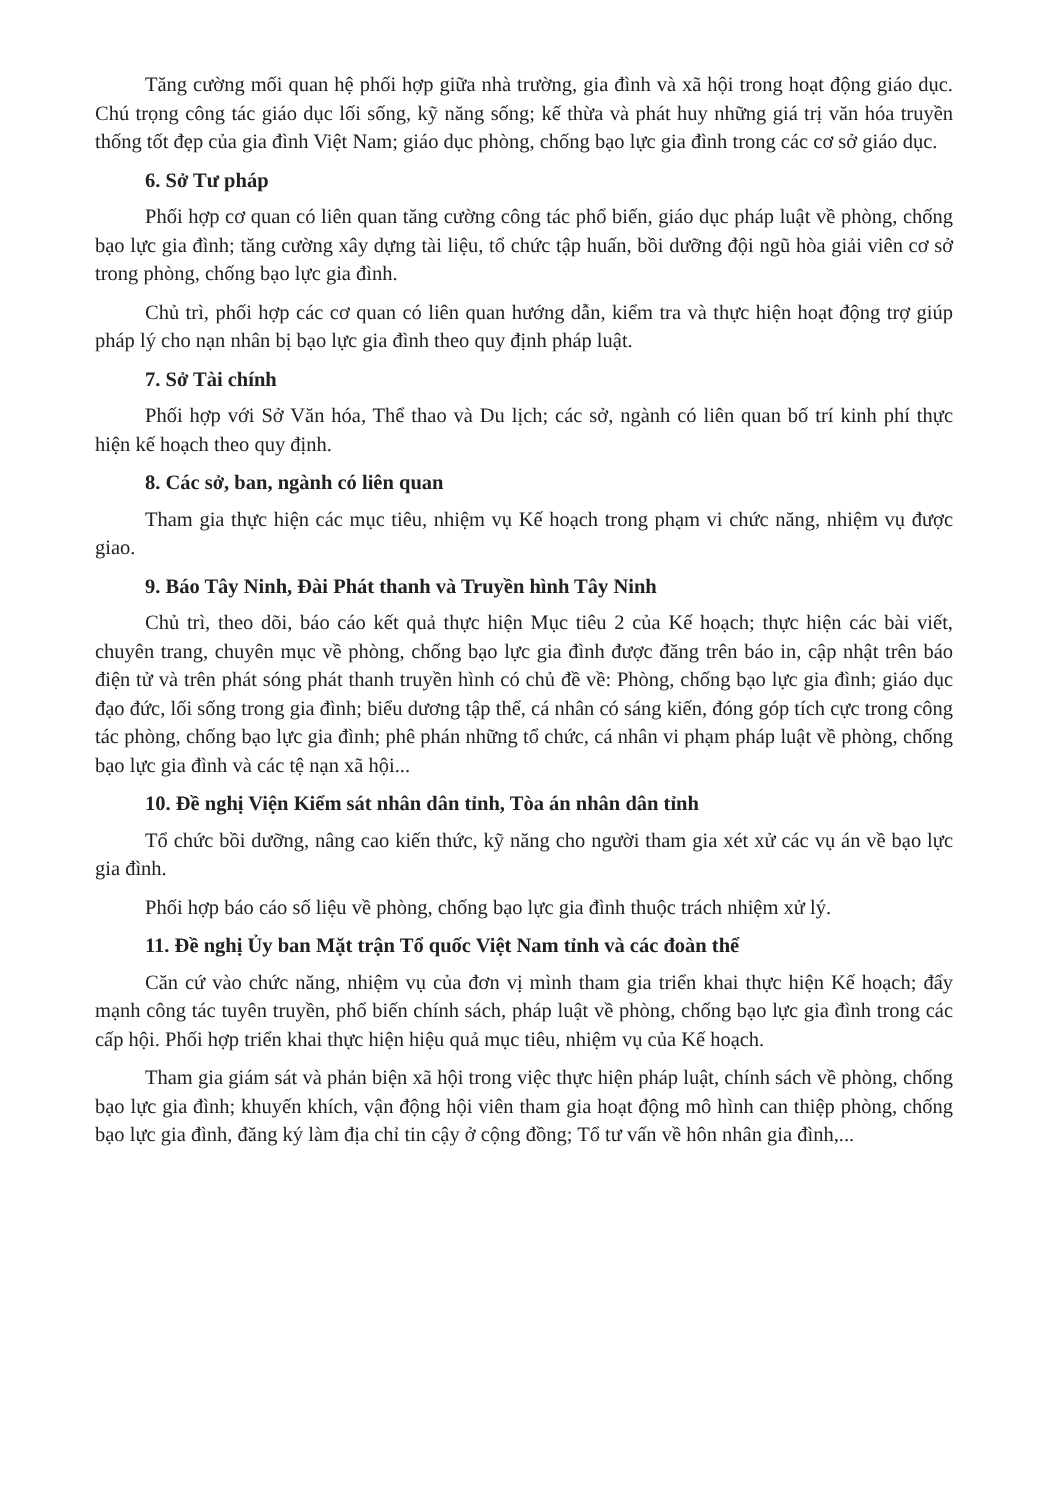Tăng cường mối quan hệ phối hợp giữa nhà trường, gia đình và xã hội trong hoạt động giáo dục. Chú trọng công tác giáo dục lối sống, kỹ năng sống; kế thừa và phát huy những giá trị văn hóa truyền thống tốt đẹp của gia đình Việt Nam; giáo dục phòng, chống bạo lực gia đình trong các cơ sở giáo dục.
6. Sở Tư pháp
Phối hợp cơ quan có liên quan tăng cường công tác phổ biến, giáo dục pháp luật về phòng, chống bạo lực gia đình; tăng cường xây dựng tài liệu, tổ chức tập huấn, bồi dưỡng đội ngũ hòa giải viên cơ sở trong phòng, chống bạo lực gia đình.
Chủ trì, phối hợp các cơ quan có liên quan hướng dẫn, kiểm tra và thực hiện hoạt động trợ giúp pháp lý cho nạn nhân bị bạo lực gia đình theo quy định pháp luật.
7. Sở Tài chính
Phối hợp với Sở Văn hóa, Thể thao và Du lịch; các sở, ngành có liên quan bố trí kinh phí thực hiện kế hoạch theo quy định.
8. Các sở, ban, ngành có liên quan
Tham gia thực hiện các mục tiêu, nhiệm vụ Kế hoạch trong phạm vi chức năng, nhiệm vụ được giao.
9. Báo Tây Ninh, Đài Phát thanh và Truyền hình Tây Ninh
Chủ trì, theo dõi, báo cáo kết quả thực hiện Mục tiêu 2 của Kế hoạch; thực hiện các bài viết, chuyên trang, chuyên mục về phòng, chống bạo lực gia đình được đăng trên báo in, cập nhật trên báo điện tử và trên phát sóng phát thanh truyền hình có chủ đề về: Phòng, chống bạo lực gia đình; giáo dục đạo đức, lối sống trong gia đình; biểu dương tập thể, cá nhân có sáng kiến, đóng góp tích cực trong công tác phòng, chống bạo lực gia đình; phê phán những tổ chức, cá nhân vi phạm pháp luật về phòng, chống bạo lực gia đình và các tệ nạn xã hội...
10. Đề nghị Viện Kiểm sát nhân dân tỉnh, Tòa án nhân dân tỉnh
Tổ chức bồi dưỡng, nâng cao kiến thức, kỹ năng cho người tham gia xét xử các vụ án về bạo lực gia đình.
Phối hợp báo cáo số liệu về phòng, chống bạo lực gia đình thuộc trách nhiệm xử lý.
11. Đề nghị Ủy ban Mặt trận Tổ quốc Việt Nam tỉnh và các đoàn thể
Căn cứ vào chức năng, nhiệm vụ của đơn vị mình tham gia triển khai thực hiện Kế hoạch; đẩy mạnh công tác tuyên truyền, phổ biến chính sách, pháp luật về phòng, chống bạo lực gia đình trong các cấp hội. Phối hợp triển khai thực hiện hiệu quả mục tiêu, nhiệm vụ của Kế hoạch.
Tham gia giám sát và phản biện xã hội trong việc thực hiện pháp luật, chính sách về phòng, chống bạo lực gia đình; khuyến khích, vận động hội viên tham gia hoạt động mô hình can thiệp phòng, chống bạo lực gia đình, đăng ký làm địa chỉ tin cậy ở cộng đồng; Tổ tư vấn về hôn nhân gia đình,...